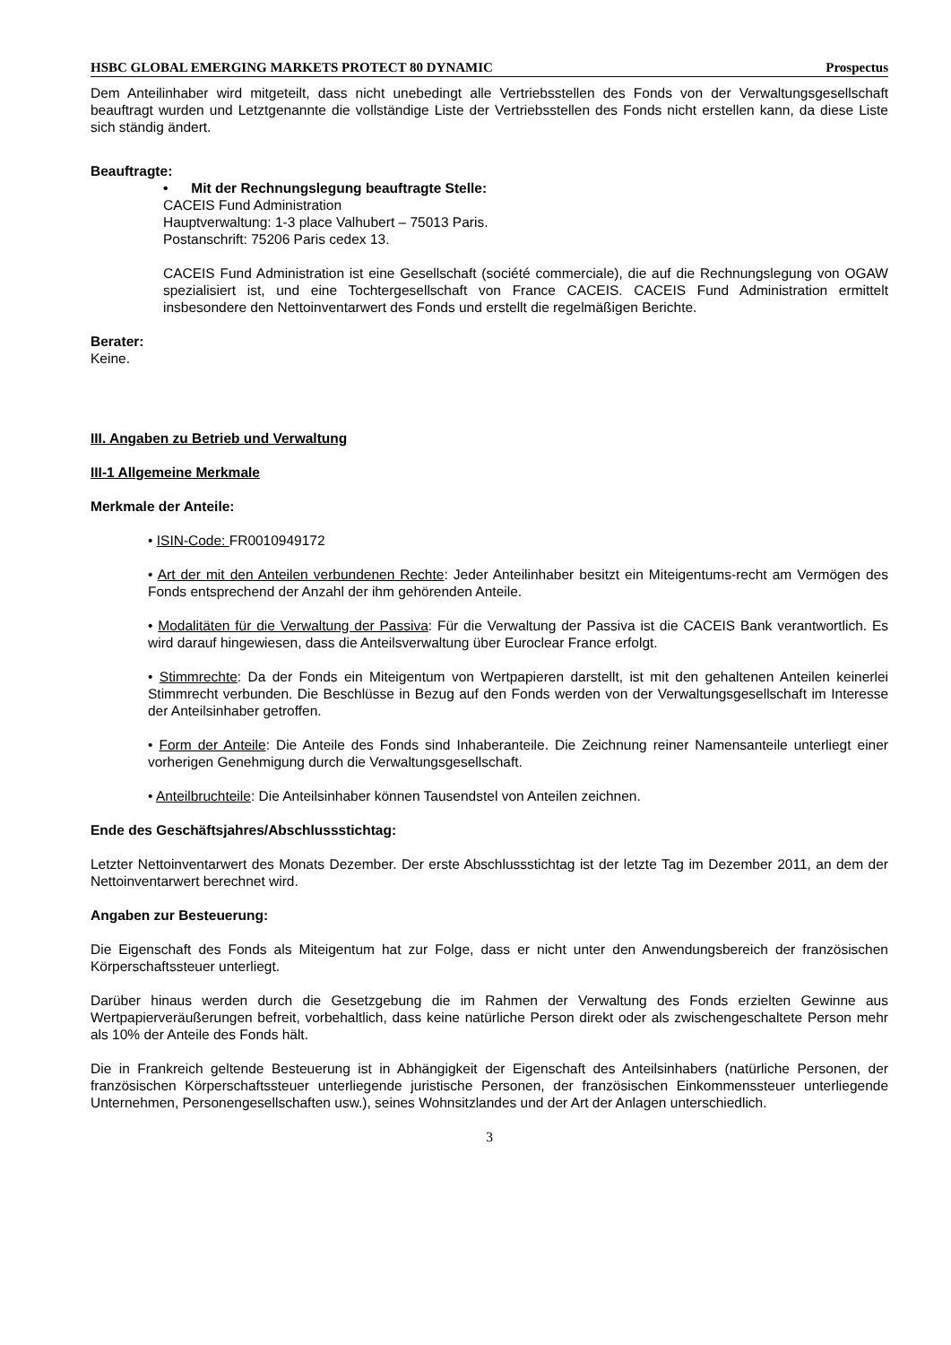HSBC GLOBAL EMERGING MARKETS PROTECT 80 DYNAMIC Prospectus
Dem Anteilinhaber wird mitgeteilt, dass nicht unebedingt alle Vertriebsstellen des Fonds von der Verwaltungsgesellschaft beauftragt wurden und Letztgenannte die vollständige Liste der Vertriebsstellen des Fonds nicht erstellen kann, da diese Liste sich ständig ändert.
Beauftragte:
• Mit der Rechnungslegung beauftragte Stelle:
CACEIS Fund Administration
Hauptverwaltung: 1-3 place Valhubert – 75013 Paris.
Postanschrift: 75206 Paris cedex 13.
CACEIS Fund Administration ist eine Gesellschaft (société commerciale), die auf die Rechnungslegung von OGAW spezialisiert ist, und eine Tochtergesellschaft von France CACEIS. CACEIS Fund Administration ermittelt insbesondere den Nettoinventarwert des Fonds und erstellt die regelmäßigen Berichte.
Berater:
Keine.
III. Angaben zu Betrieb und Verwaltung
III-1 Allgemeine Merkmale
Merkmale der Anteile:
• ISIN-Code: FR0010949172
• Art der mit den Anteilen verbundenen Rechte: Jeder Anteilinhaber besitzt ein Miteigentums-recht am Vermögen des Fonds entsprechend der Anzahl der ihm gehörenden Anteile.
• Modalitäten für die Verwaltung der Passiva: Für die Verwaltung der Passiva ist die CACEIS Bank verantwortlich. Es wird darauf hingewiesen, dass die Anteilsverwaltung über Euroclear France erfolgt.
• Stimmrechte: Da der Fonds ein Miteigentum von Wertpapieren darstellt, ist mit den gehaltenen Anteilen keinerlei Stimmrecht verbunden. Die Beschlüsse in Bezug auf den Fonds werden von der Verwaltungsgesellschaft im Interesse der Anteilsinhaber getroffen.
• Form der Anteile: Die Anteile des Fonds sind Inhaberanteile. Die Zeichnung reiner Namensanteile unterliegt einer vorherigen Genehmigung durch die Verwaltungsgesellschaft.
• Anteilbruchteile: Die Anteilsinhaber können Tausendstel von Anteilen zeichnen.
Ende des Geschäftsjahres/Abschlussstichtag:
Letzter Nettoinventarwert des Monats Dezember. Der erste Abschlussstichtag ist der letzte Tag im Dezember 2011, an dem der Nettoinventarwert berechnet wird.
Angaben zur Besteuerung:
Die Eigenschaft des Fonds als Miteigentum hat zur Folge, dass er nicht unter den Anwendungsbereich der französischen Körperschaftssteuer unterliegt.
Darüber hinaus werden durch die Gesetzgebung die im Rahmen der Verwaltung des Fonds erzielten Gewinne aus Wertpapierveräußerungen befreit, vorbehaltlich, dass keine natürliche Person direkt oder als zwischengeschaltete Person mehr als 10% der Anteile des Fonds hält.
Die in Frankreich geltende Besteuerung ist in Abhängigkeit der Eigenschaft des Anteilsinhabers (natürliche Personen, der französischen Körperschaftssteuer unterliegende juristische Personen, der französischen Einkommenssteuer unterliegende Unternehmen, Personengesellschaften usw.), seines Wohnsitzlandes und der Art der Anlagen unterschiedlich.
3